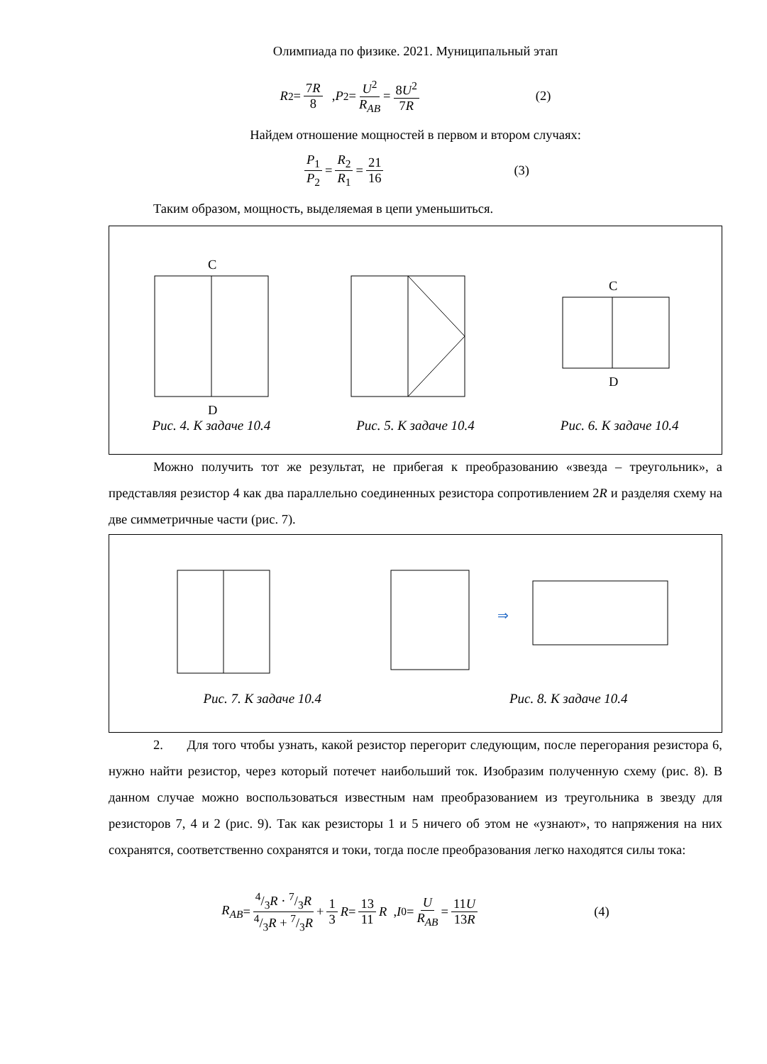Олимпиада по физике. 2021. Муниципальный этап
R<sub>2</sub> = 7R 8 , P<sub>2</sub> = U<sup>2</sup> R<sub>AB</sub> = 8U<sup>2</sup> 7R (2)
Найдем отношение мощностей в первом и втором случаях:
P<sub>1</sub> P<sub>2</sub> = R<sub>2</sub> R<sub>1</sub> = 21 16 (3)
Таким образом, мощность, выделяемая в цепи уменьшиться.
C
D
C
D
Рис. 4. К задаче 10.4 Рис. 5. К задаче 10.4 Рис. 6. К задаче 10.4
Можно получить тот же результат, не прибегая к преобразованию «звезда – треугольник», а представляя резистор 4 как два параллельно соединенных резистора сопротивлением 2R и разделяя схему на две симметричные части (рис. 7).
⇒
Рис. 7. К задаче 10.4 Рис. 8. К задаче 10.4
2. Для того чтобы узнать, какой резистор перегорит следующим, после перегорания резистора 6, нужно найти резистор, через который потечет наибольший ток. Изобразим полученную схему (рис. 8). В данном случае можно воспользоваться известным нам преобразованием из треугольника в звезду для резисторов 7, 4 и 2 (рис. 9). Так как резисторы 1 и 5 ничего об этом не «узнают», то напряжения на них сохранятся, соответственно сохранятся и токи, тогда после преобразования легко находятся силы тока:
R<sub>AB</sub> = 4/3R · 7/3R 4/3R + 7/3R + 1 3 R = 13 11 R , I<sub>0</sub> = U R<sub>AB</sub> = 11U 13R (4)